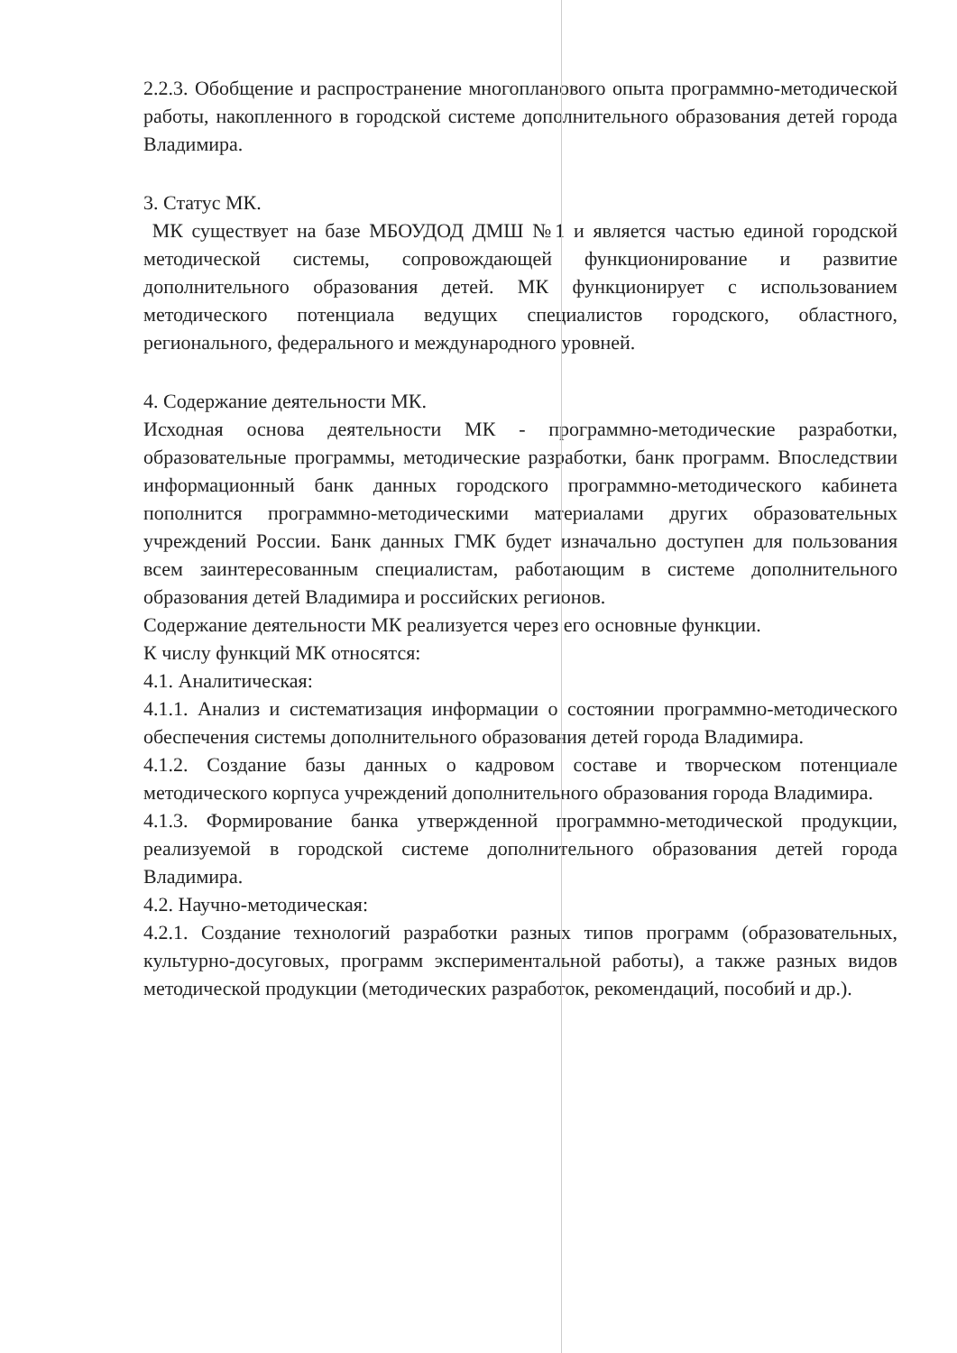2.2.3. Обобщение и распространение многопланового опыта программно-методической работы, накопленного в городской системе дополнительного образования детей города Владимира.
3. Статус МК.
МК существует на базе МБОУДОД ДМШ №1 и является частью единой городской методической системы, сопровождающей функционирование и развитие дополнительного образования детей. МК функционирует с использованием методического потенциала ведущих специалистов городского, областного, регионального, федерального и международного уровней.
4. Содержание деятельности МК.
Исходная основа деятельности МК - программно-методические разработки, образовательные программы, методические разработки, банк программ. Впоследствии информационный банк данных городского программно-методического кабинета пополнится программно-методическими материалами других образовательных учреждений России. Банк данных ГМК будет изначально доступен для пользования всем заинтересованным специалистам, работающим в системе дополнительного образования детей Владимира и российских регионов.
Содержание деятельности МК реализуется через его основные функции.
К числу функций МК относятся:
4.1. Аналитическая:
4.1.1. Анализ и систематизация информации о состоянии программно-методического обеспечения системы дополнительного образования детей города Владимира.
4.1.2. Создание базы данных о кадровом составе и творческом потенциале методического корпуса учреждений дополнительного образования города Владимира.
4.1.3. Формирование банка утвержденной программно-методической продукции, реализуемой в городской системе дополнительного образования детей города Владимира.
4.2. Научно-методическая:
4.2.1. Создание технологий разработки разных типов программ (образовательных, культурно-досуговых, программ экспериментальной работы), а также разных видов методической продукции (методических разработок, рекомендаций, пособий и др.).